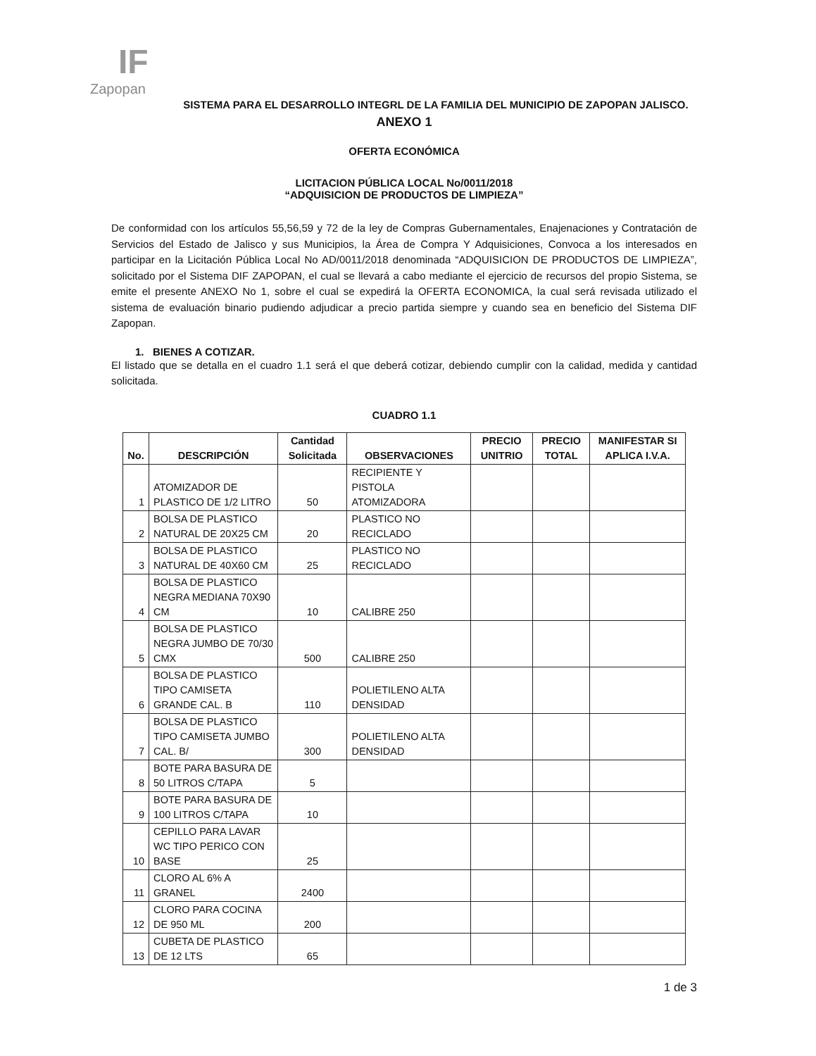IF
Zapopan
SISTEMA PARA EL DESARROLLO INTEGRL DE LA FAMILIA DEL MUNICIPIO DE ZAPOPAN JALISCO.
ANEXO 1
OFERTA ECONÓMICA
LICITACION PÚBLICA LOCAL No/0011/2018
“ADQUISICION DE PRODUCTOS DE LIMPIEZA”
De conformidad con los artículos 55,56,59 y 72 de la ley de Compras Gubernamentales, Enajenaciones y Contratación de Servicios del Estado de Jalisco y sus Municipios, la Área de Compra Y Adquisiciones, Convoca a los interesados en participar en la Licitación Pública Local No AD/0011/2018 denominada “ADQUISICION DE PRODUCTOS DE LIMPIEZA”, solicitado por el Sistema DIF ZAPOPAN, el cual se llevará a cabo mediante el ejercicio de recursos del propio Sistema, se emite el presente ANEXO No 1, sobre el cual se expedirá la OFERTA ECONOMICA, la cual será revisada utilizado el sistema de evaluación binario pudiendo adjudicar a precio partida siempre y cuando sea en beneficio del Sistema DIF Zapopan.
1. BIENES A COTIZAR.
El listado que se detalla en el cuadro 1.1 será el que deberá cotizar, debiendo cumplir con la calidad, medida y cantidad solicitada.
CUADRO 1.1
| No. | DESCRIPCIÓN | Cantidad Solicitada | OBSERVACIONES | PRECIO UNITRIO | PRECIO TOTAL | MANIFESTAR SI APLICA I.V.A. |
| --- | --- | --- | --- | --- | --- | --- |
| 1 | ATOMIZADOR DE PLASTICO DE 1/2 LITRO | 50 | RECIPIENTE Y PISTOLA ATOMIZADORA | | | |
| 2 | BOLSA DE PLASTICO NATURAL DE 20X25 CM | 20 | PLASTICO NO RECICLADO | | | |
| 3 | BOLSA DE PLASTICO NATURAL DE 40X60 CM | 25 | PLASTICO NO RECICLADO | | | |
| 4 | BOLSA DE PLASTICO NEGRA MEDIANA 70X90 CM | 10 | CALIBRE 250 | | | |
| 5 | BOLSA DE PLASTICO NEGRA JUMBO DE 70/30 CMX | 500 | CALIBRE 250 | | | |
| 6 | BOLSA DE PLASTICO TIPO CAMISETA GRANDE CAL. B | 110 | POLIETILENO ALTA DENSIDAD | | | |
| 7 | BOLSA DE PLASTICO TIPO CAMISETA JUMBO CAL. B/ | 300 | POLIETILENO ALTA DENSIDAD | | | |
| 8 | BOTE PARA BASURA DE 50 LITROS C/TAPA | 5 | | | | |
| 9 | BOTE PARA BASURA DE 100 LITROS C/TAPA | 10 | | | | |
| 10 | CEPILLO PARA LAVAR WC TIPO PERICO CON BASE | 25 | | | | |
| 11 | CLORO AL 6% A GRANEL | 2400 | | | | |
| 12 | CLORO PARA COCINA DE 950 ML | 200 | | | | |
| 13 | CUBETA DE PLASTICO DE 12 LTS | 65 | | | | |
1 de 3